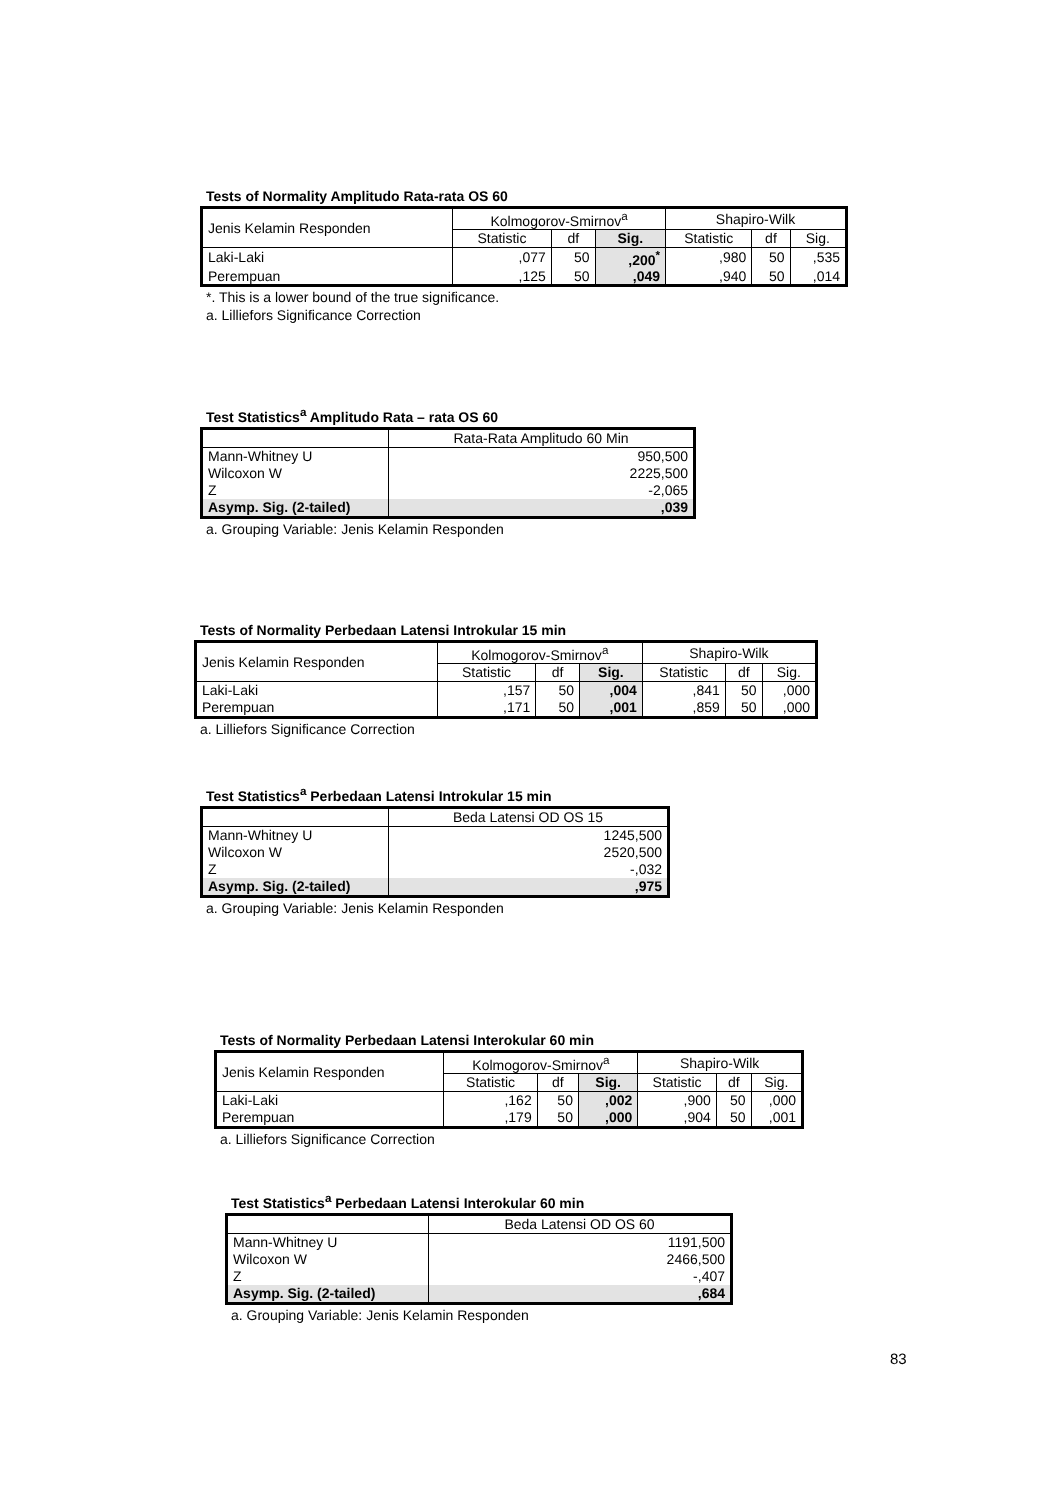Tests of Normality Amplitudo Rata-rata OS 60
| Jenis Kelamin Responden | Kolmogorov-Smirnov<sup>a</sup> | | | Shapiro-Wilk | | |
| --- | --- | --- | --- | --- | --- | --- |
| | Statistic | df | Sig. | Statistic | df | Sig. |
| Laki-Laki | ,077 | 50 | ,200<sup>*</sup> | ,980 | 50 | ,535 |
| Perempuan | ,125 | 50 | ,049 | ,940 | 50 | ,014 |
*. This is a lower bound of the true significance.
a. Lilliefors Significance Correction
Test Statistics<sup>a</sup> Amplitudo Rata – rata OS 60
| | Rata-Rata Amplitudo 60 Min |
| --- | --- |
| Mann-Whitney U | 950,500 |
| Wilcoxon W | 2225,500 |
| Z | -2,065 |
| Asymp. Sig. (2-tailed) | ,039 |
a. Grouping Variable: Jenis Kelamin Responden
Tests of Normality Perbedaan Latensi Introkular 15 min
| Jenis Kelamin Responden | Kolmogorov-Smirnov<sup>a</sup> | | | Shapiro-Wilk | | |
| --- | --- | --- | --- | --- | --- | --- |
| | Statistic | df | Sig. | Statistic | df | Sig. |
| Laki-Laki | ,157 | 50 | ,004 | ,841 | 50 | ,000 |
| Perempuan | ,171 | 50 | ,001 | ,859 | 50 | ,000 |
a. Lilliefors Significance Correction
Test Statistics<sup>a</sup> Perbedaan Latensi Introkular 15 min
| | Beda Latensi OD OS 15 |
| --- | --- |
| Mann-Whitney U | 1245,500 |
| Wilcoxon W | 2520,500 |
| Z | -,032 |
| Asymp. Sig. (2-tailed) | ,975 |
a. Grouping Variable: Jenis Kelamin Responden
Tests of Normality Perbedaan Latensi Interokular 60 min
| Jenis Kelamin Responden | Kolmogorov-Smirnov<sup>a</sup> | | | Shapiro-Wilk | | |
| --- | --- | --- | --- | --- | --- | --- |
| | Statistic | df | Sig. | Statistic | df | Sig. |
| Laki-Laki | ,162 | 50 | ,002 | ,900 | 50 | ,000 |
| Perempuan | ,179 | 50 | ,000 | ,904 | 50 | ,001 |
a. Lilliefors Significance Correction
Test Statistics<sup>a</sup> Perbedaan Latensi Interokular 60 min
| | Beda Latensi OD OS 60 |
| --- | --- |
| Mann-Whitney U | 1191,500 |
| Wilcoxon W | 2466,500 |
| Z | -,407 |
| Asymp. Sig. (2-tailed) | ,684 |
a. Grouping Variable: Jenis Kelamin Responden
83